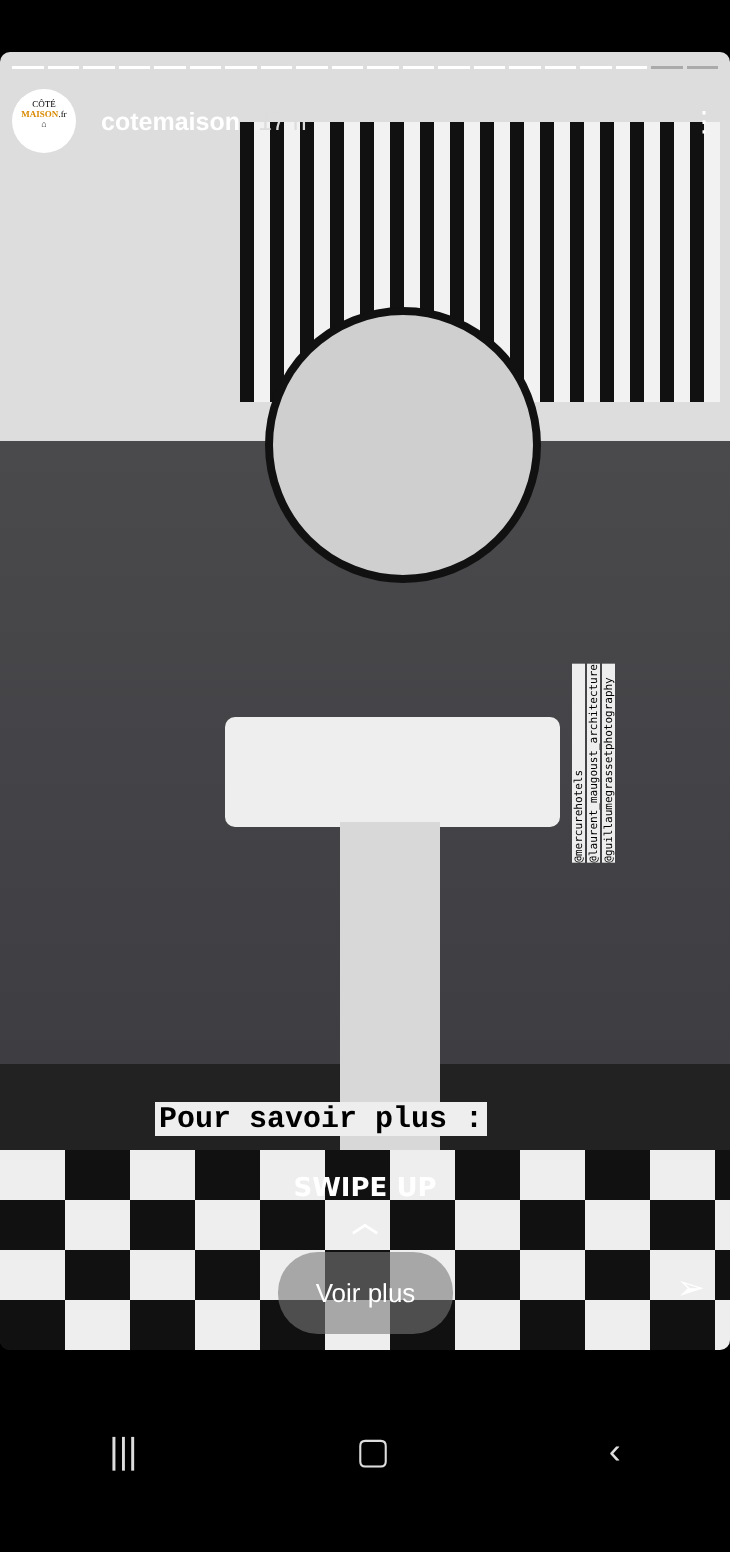CÔTÉ
MAISON.fr
⌂
cotemaison 17 h ⋮
@mercurehotels
@laurent_maugoust_architecture
@guillaumegrassetphotography
Pour savoir plus :
SWIPE UP
︿
Voir plus ➢
||| ▢ ‹